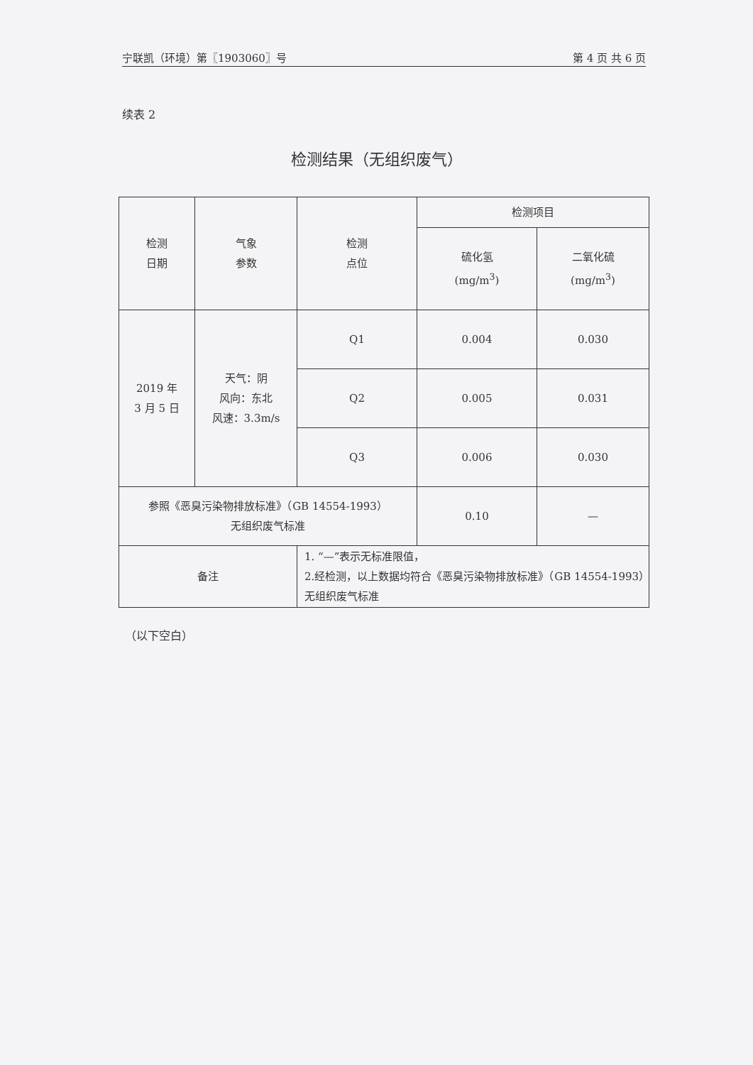宁联凯（环境）第〖1903060〗号 第 4 页 共 6 页
续表 2
检测结果（无组织废气）
| 检测 日期 | 气象 参数 | 检测 点位 | 检测项目 | |
| --- | --- | --- | --- | --- |
| | | | 硫化氢 (mg/m<sup>3</sup>) | 二氧化硫 (mg/m<sup>3</sup>) |
| 2019 年 3 月 5 日 | 天气：阴 风向：东北 风速：3.3m/s | Q1 | 0.004 | 0.030 |
| | | Q2 | 0.005 | 0.031 |
| | | Q3 | 0.006 | 0.030 |
| 参照《恶臭污染物排放标准》（GB 14554-1993） 无组织废气标准 | | | 0.10 | — |
| 备注 | | 1. “—”表示无标准限值， 2.经检测，以上数据均符合《恶臭污染物排放标准》（GB 14554-1993）无组织废气标准 | | |
（以下空白）